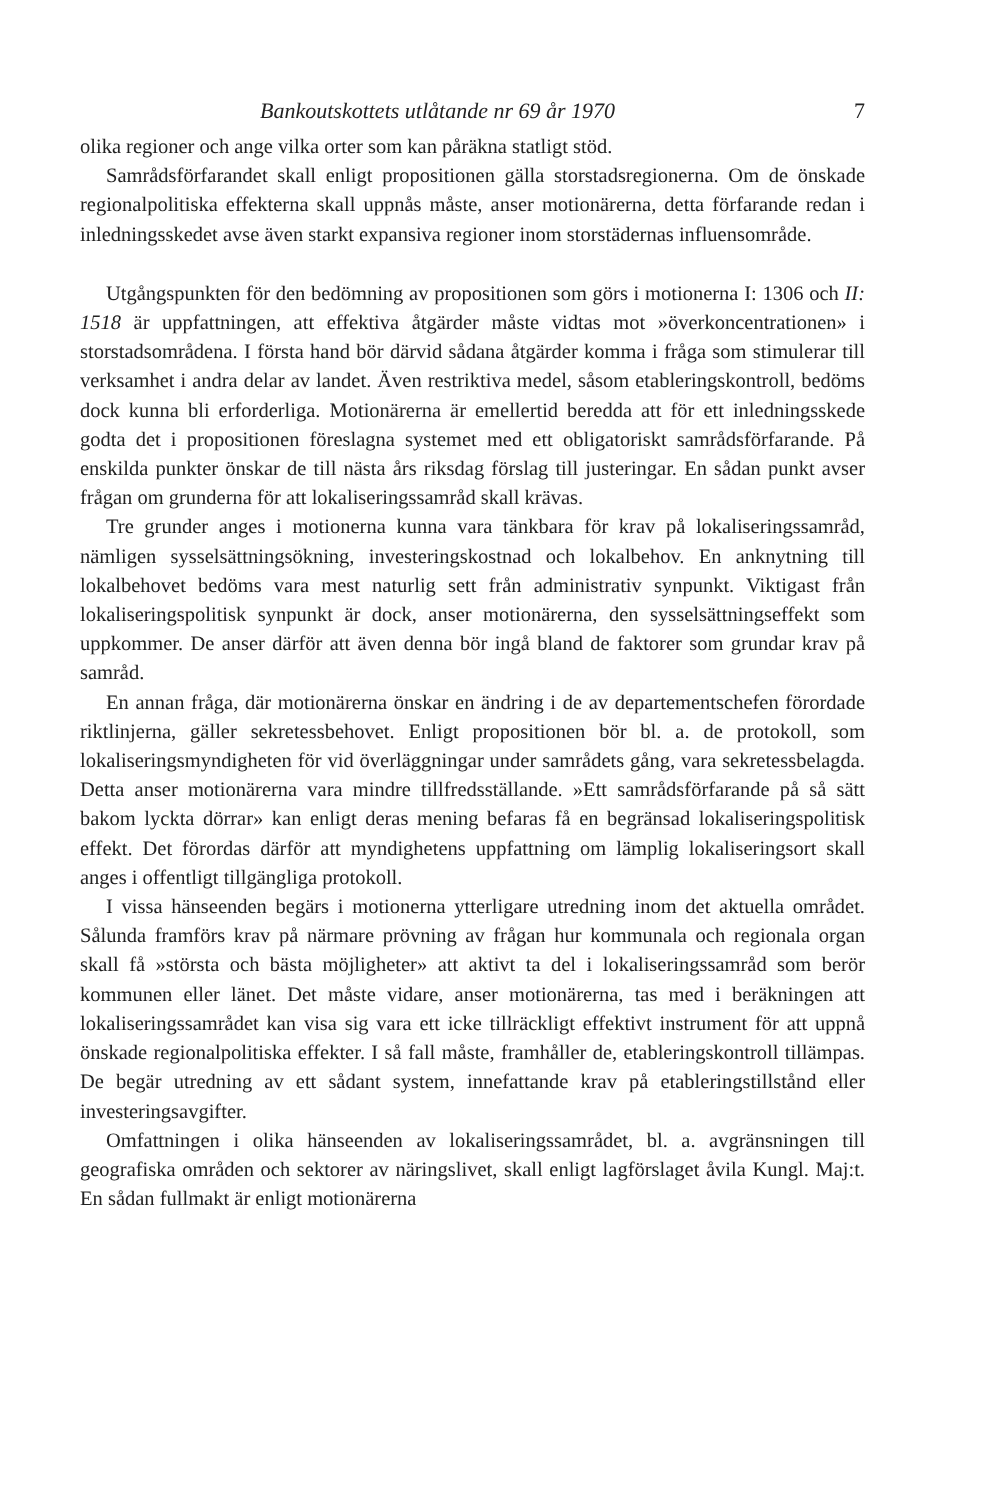Bankoutskottets utlåtande nr 69 år 1970 7
olika regioner och ange vilka orter som kan påräkna statligt stöd.
Samrådsförfarandet skall enligt propositionen gälla storstadsregionerna. Om de önskade regionalpolitiska effekterna skall uppnås måste, anser motionärerna, detta förfarande redan i inledningsskedet avse även starkt expansiva regioner inom storstädernas influensområde.
Utgångspunkten för den bedömning av propositionen som görs i motionerna I: 1306 och II: 1518 är uppfattningen, att effektiva åtgärder måste vidtas mot »överkoncentrationen» i storstadsområdena. I första hand bör därvid sådana åtgärder komma i fråga som stimulerar till verksamhet i andra delar av landet. Även restriktiva medel, såsom etableringskontroll, bedöms dock kunna bli erforderliga. Motionärerna är emellertid beredda att för ett inledningsskede godta det i propositionen föreslagna systemet med ett obligatoriskt samrådsförfarande. På enskilda punkter önskar de till nästa års riksdag förslag till justeringar. En sådan punkt avser frågan om grunderna för att lokaliseringssamråd skall krävas.
Tre grunder anges i motionerna kunna vara tänkbara för krav på lokaliseringssamråd, nämligen sysselsättningsökning, investeringskostnad och lokalbehov. En anknytning till lokalbehovet bedöms vara mest naturlig sett från administrativ synpunkt. Viktigast från lokaliseringspolitisk synpunkt är dock, anser motionärerna, den sysselsättningseffekt som uppkommer. De anser därför att även denna bör ingå bland de faktorer som grundar krav på samråd.
En annan fråga, där motionärerna önskar en ändring i de av departementschefen förordade riktlinjerna, gäller sekretessbehovet. Enligt propositionen bör bl. a. de protokoll, som lokaliseringsmyndigheten för vid överläggningar under samrådets gång, vara sekretessbelagda. Detta anser motionärerna vara mindre tillfredsställande. »Ett samrådsförfarande på så sätt bakom lyckta dörrar» kan enligt deras mening befaras få en begränsad lokaliseringspolitisk effekt. Det förordas därför att myndighetens uppfattning om lämplig lokaliseringsort skall anges i offentligt tillgängliga protokoll.
I vissa hänseenden begärs i motionerna ytterligare utredning inom det aktuella området. Sålunda framförs krav på närmare prövning av frågan hur kommunala och regionala organ skall få »största och bästa möjligheter» att aktivt ta del i lokaliseringssamråd som berör kommunen eller länet. Det måste vidare, anser motionärerna, tas med i beräkningen att lokaliseringssamrådet kan visa sig vara ett icke tillräckligt effektivt instrument för att uppnå önskade regionalpolitiska effekter. I så fall måste, framhåller de, etableringskontroll tillämpas. De begär utredning av ett sådant system, innefattande krav på etableringstillstånd eller investeringsavgifter.
Omfattningen i olika hänseenden av lokaliseringssamrådet, bl. a. avgränsningen till geografiska områden och sektorer av näringslivet, skall enligt lagförslaget åvila Kungl. Maj:t. En sådan fullmakt är enligt motionärerna